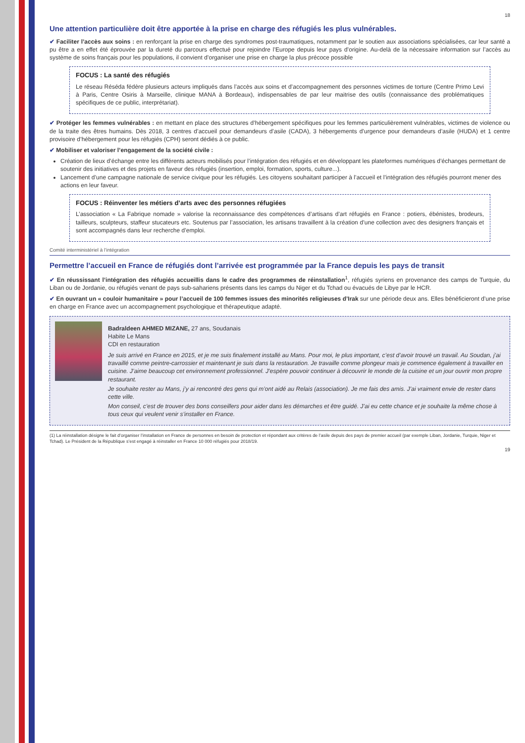18
Une attention particulière doit être apportée à la prise en charge des réfugiés les plus vulnérables.
✔ Faciliter l’accès aux soins : en renforçant la prise en charge des syndromes post-traumatiques, notamment par le soutien aux associations spécialisées, car leur santé a pu être a en effet été éprouvée par la dureté du parcours effectué pour rejoindre l’Europe depuis leur pays d’origine. Au-delà de la nécessaire information sur l’accès au système de soins français pour les populations, il convient d’organiser une prise en charge la plus précoce possible
FOCUS : La santé des réfugiés
Le réseau Réséda fédère plusieurs acteurs impliqués dans l’accès aux soins et d’accompagnement des personnes victimes de torture (Centre Primo Levi à Paris, Centre Osiris à Marseille, clinique MANA à Bordeaux), indispensables de par leur maitrise des outils (connaissance des problématiques spécifiques de ce public, interprétariat).
✔ Protéger les femmes vulnérables : en mettant en place des structures d’hébergement spécifiques pour les femmes particulièrement vulnérables, victimes de violence ou de la traite des êtres humains. Dès 2018, 3 centres d’accueil pour demandeurs d’asile (CADA), 3 hébergements d’urgence pour demandeurs d’asile (HUDA) et 1 centre provisoire d’hébergement pour les réfugiés (CPH) seront dédiés à ce public.
✔ Mobiliser et valoriser l’engagement de la société civile :
Création de lieux d’échange entre les différents acteurs mobilisés pour l’intégration des réfugiés et en développant les plateformes numériques d’échanges permettant de soutenir des initiatives et des projets en faveur des réfugiés (insertion, emploi, formation, sports, culture...).
Lancement d’une campagne nationale de service civique pour les réfugiés. Les citoyens souhaitant participer à l’accueil et l’intégration des réfugiés pourront mener des actions en leur faveur.
FOCUS : Réinventer les métiers d’arts avec des personnes réfugiées
L’association « La Fabrique nomade » valorise la reconnaissance des compétences d’artisans d’art réfugiés en France : potiers, ébénistes, brodeurs, tailleurs, sculpteurs, staffeur stucateurs etc. Soutenus par l’association, les artisans travaillent à la création d’une collection avec des designers français et sont accompagnés dans leur recherche d’emploi.
Comité interministériel à l’intégration
Permettre l’accueil en France de réfugiés dont l’arrivée est programmée par la France depuis les pays de transit
✔ En réussissant l’intégration des réfugiés accueillis dans le cadre des programmes de réinstallation<sup>1</sup>, réfugiés syriens en provenance des camps de Turquie, du Liban ou de Jordanie, ou réfugiés venant de pays sub-sahariens présents dans les camps du Niger et du Tchad ou évacués de Libye par le HCR.
✔ En ouvrant un « couloir humanitaire » pour l’accueil de 100 femmes issues des minorités religieuses d’Irak sur une période deux ans. Elles bénéficieront d’une prise en charge en France avec un accompagnement psychologique et thérapeutique adapté.
Badraldeen AHMED MIZANE, 27 ans, Soudanais
Habite Le Mans
CDI en restauration
Je suis arrivé en France en 2015, et je me suis finalement installé au Mans. Pour moi, le plus important, c’est d’avoir trouvé un travail. Au Soudan, j’ai travaillé comme peintre-carrossier et maintenant je suis dans la restauration. Je travaille comme plongeur mais je commence également à travailler en cuisine. J’aime beaucoup cet environnement professionnel. J’espère pouvoir continuer à découvrir le monde de la cuisine et un jour ouvrir mon propre restaurant.
Je souhaite rester au Mans, j’y ai rencontré des gens qui m’ont aidé au Relais (association). Je me fais des amis. J’ai vraiment envie de rester dans cette ville.
Mon conseil, c’est de trouver des bons conseillers pour aider dans les démarches et être guidé. J’ai eu cette chance et je souhaite la même chose à tous ceux qui veulent venir s’installer en France.
(1) La réinstallation désigne le fait d’organiser l’installation en France de personnes en besoin de protection et répondant aux critères de l’asile depuis des pays de premier accueil (par exemple Liban, Jordanie, Turquie, Niger et Tchad). Le Président de la République s’est engagé à réinstaller en France 10 000 réfugiés pour 2018/19.
19